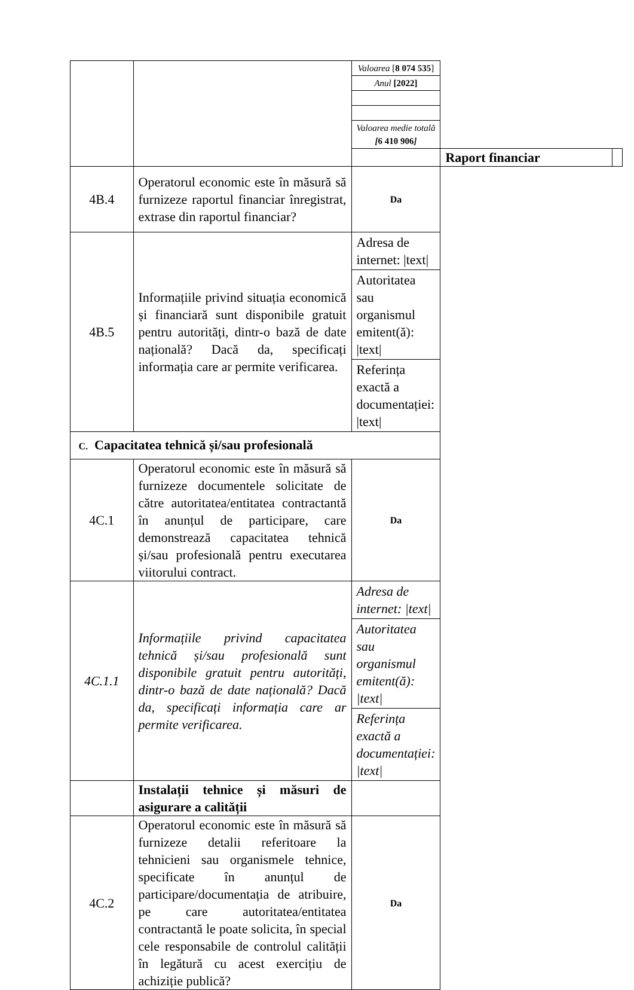| | | Valoarea [ 8 074 535 ] | | |
| | | Anul [2022] | | |
| | | Valoarea medie totală [ 6 410 906 ] | | |
| | | | Raport financiar | |
| 4B.4 | Operatorul economic este în măsură să furnizeze raportul financiar înregistrat, extrase din raportul financiar? | Da | | |
| 4B.5 | Informațiile privind situația economică și financiară sunt disponibile gratuit pentru autorități, dintr-o bază de date națională? Dacă da, specificați informația care ar permite verificarea. | Adresa de internet: /text/ Autoritatea sau organismul emitent(ă): /text/ Referința exactă a documentației: /text/ | | |
| C. Capacitatea tehnică și/sau profesională | | | | |
| 4C.1 | Operatorul economic este în măsură să furnizeze documentele solicitate de către autoritatea/entitatea contractantă în anunțul de participare, care demonstrează capacitatea tehnică și/sau profesională pentru executarea viitorului contract. | Da | | |
| 4C.1.1 | Informațiile privind capacitatea tehnică și/sau profesională sunt disponibile gratuit pentru autorități, dintr-o bază de date națională? Dacă da, specificați informația care ar permite verificarea. | Adresa de internet: /text/ Autoritatea sau organismul emitent(ă): /text/ Referința exactă a documentației: /text/ | | |
| | Instalații tehnice și măsuri de asigurare a calității | | | |
| 4C.2 | Operatorul economic este în măsură să furnizeze detalii referitoare la tehnicieni sau organismele tehnice, specificate în anunțul de participare/documentația de atribuire, pe care autoritatea/entitatea contractantă le poate solicita, în special cele responsabile de controlul calității în legătură cu acest exercițiu de achiziție publică? | Da | | |